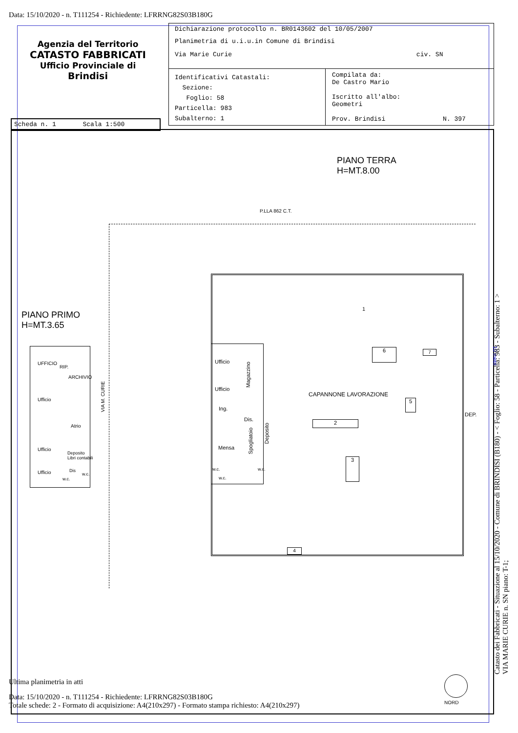Data: 15/10/2020 - n. T111254 - Richiedente: LFRRNG82S03B180G
Agenzia del Territorio
CATASTO FABBRICATI
Ufficio Provinciale di
Brindisi
Dichiarazione protocollo n. BR0143602 del 10/05/2007
Planimetria di u.i.u.in Comune di Brindisi
Via Marie Curie civ. SN
Identificativi Catastali:
Sezione:
Foglio: 58
Particella: 983
Subalterno: 1
Compilata da:
De Castro Mario
Iscritto all'albo:
Geometri
Prov. Brindisi N. 397
Scheda n. 1 Scala 1:500
PIANO TERRA
H=MT.8.00
P.LLA 862 C.T.
PIANO PRIMO
H=MT.3.65
UFFICIO
RIP.
ARCHIVIO
Ufficio
Atrio
Ufficio
Deposito
Libri contabili
Ufficio Dis
w.c.
w.c.
VIA M. CURIE
Ufficio
Ufficio
Ing.
Dis.
Mensa
Magazzino
Spogliatoio
Deposito
w.c.
w.c.
w.c.
1
6 7
CAPANNONE LAVORAZIONE
5
DEP.
2
3
4
10 metri
NORD
Ultima planimetria in atti
Data: 15/10/2020 - n. T111254 - Richiedente: LFRRNG82S03B180G
Totale schede: 2 - Formato di acquisizione: A4(210x297) - Formato stampa richiesto: A4(210x297)
Catasto dei Fabbricati - Situazione al 15/10/2020 - Comune di BRINDISI (B180) - < Foglio: 58 - Particella: 983 - Subalterno: 1 >
VIA MARIE CURIE n. SN piano: T-1;